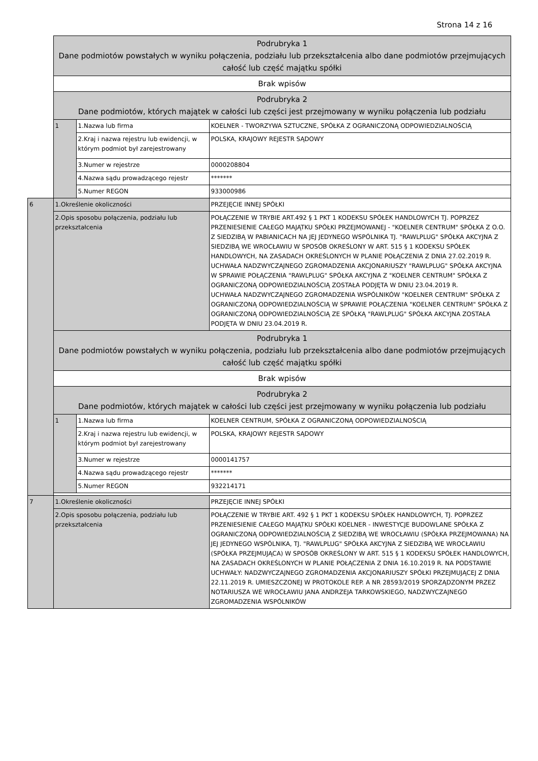Strona 14 z 16
| | Podrubryka 1 Dane podmiotów powstałych w wyniku połączenia, podziału lub przekształcenia albo dane podmiotów przejmujących całość lub część majątku spółki | | |
| | Brak wpisów | | |
| | Podrubryka 2 Dane podmiotów, których majątek w całości lub części jest przejmowany w wyniku połączenia lub podziału | | |
| | 1 | 1.Nazwa lub firma | KOELNER - TWORZYWA SZTUCZNE, SPÓŁKA Z OGRANICZONĄ ODPOWIEDZIALNOŚCIĄ |
| | | 2.Kraj i nazwa rejestru lub ewidencji, w którym podmiot był zarejestrowany | POLSKA, KRAJOWY REJESTR SĄDOWY |
| | | 3.Numer w rejestrze | 0000208804 |
| | | 4.Nazwa sądu prowadzącego rejestr | ******* |
| | | 5.Numer REGON | 933000986 |
| 6 | 1.Określenie okoliczności | | PRZEJĘCIE INNEJ SPÓŁKI |
| | 2.Opis sposobu połączenia, podziału lub przekształcenia | | POŁĄCZENIE W TRYBIE ART.492 § 1 PKT 1 KODEKSU SPÓŁEK HANDLOWYCH TJ. POPRZEZ PRZENIESIENIE CAŁEGO MAJĄTKU SPÓŁKI PRZEJMOWANEJ - "KOELNER CENTRUM" SPÓŁKA Z O.O. Z SIEDZIBĄ W PABIANICACH NA JEJ JEDYNEGO WSPÓLNIKA TJ. "RAWLPLUG" SPÓŁKA AKCYJNA Z SIEDZIBĄ WE WROCŁAWIU W SPOSÓB OKREŚLONY W ART. 515 § 1 KODEKSU SPÓŁEK HANDLOWYCH, NA ZASADACH OKREŚLONYCH W PLANIE POŁĄCZENIA Z DNIA 27.02.2019 R. UCHWAŁA NADZWYCZAJNEGO ZGROMADZENIA AKCJONARIUSZY "RAWLPLUG" SPÓŁKA AKCYJNA W SPRAWIE POŁĄCZENIA "RAWLPLUG" SPÓŁKA AKCYJNA Z "KOELNER CENTRUM" SPÓŁKA Z OGRANICZONĄ ODPOWIEDZIALNOŚCIĄ ZOSTAŁA PODJĘTA W DNIU 23.04.2019 R. UCHWAŁA NADZWYCZAJNEGO ZGROMADZENIA WSPÓLNIKÓW "KOELNER CENTRUM" SPÓŁKA Z OGRANICZONĄ ODPOWIEDZIALNOŚCIĄ W SPRAWIE POŁĄCZENIA "KOELNER CENTRUM" SPÓŁKA Z OGRANICZONĄ ODPOWIEDZIALNOŚCIĄ ZE SPÓŁKĄ "RAWLPLUG" SPÓŁKA AKCYJNA ZOSTAŁA PODJĘTA W DNIU 23.04.2019 R. |
| | Podrubryka 1 Dane podmiotów powstałych w wyniku połączenia, podziału lub przekształcenia albo dane podmiotów przejmujących całość lub część majątku spółki | | |
| | Brak wpisów | | |
| | Podrubryka 2 Dane podmiotów, których majątek w całości lub części jest przejmowany w wyniku połączenia lub podziału | | |
| | 1 | 1.Nazwa lub firma | KOELNER CENTRUM, SPÓŁKA Z OGRANICZONĄ ODPOWIEDZIALNOŚCIĄ |
| | | 2.Kraj i nazwa rejestru lub ewidencji, w którym podmiot był zarejestrowany | POLSKA, KRAJOWY REJESTR SĄDOWY |
| | | 3.Numer w rejestrze | 0000141757 |
| | | 4.Nazwa sądu prowadzącego rejestr | ******* |
| | | 5.Numer REGON | 932214171 |
| 7 | 1.Określenie okoliczności | | PRZEJĘCIE INNEJ SPÓŁKI |
| | 2.Opis sposobu połączenia, podziału lub przekształcenia | | POŁĄCZENIE W TRYBIE ART. 492 § 1 PKT 1 KODEKSU SPÓŁEK HANDLOWYCH, TJ. POPRZEZ PRZENIESIENIE CAŁEGO MAJĄTKU SPÓŁKI KOELNER - INWESTYCJE BUDOWLANE SPÓŁKA Z OGRANICZONĄ ODPOWIEDZIALNOŚCIĄ Z SIEDZIBĄ WE WROCŁAWIU (SPÓŁKA PRZEJMOWANA) NA JEJ JEDYNEGO WSPÓLNIKA, TJ. "RAWLPLUG" SPÓŁKA AKCYJNA Z SIEDZIBĄ WE WROCŁAWIU (SPÓŁKA PRZEJMUJĄCA) W SPOSÓB OKREŚLONY W ART. 515 § 1 KODEKSU SPÓŁEK HANDLOWYCH, NA ZASADACH OKREŚLONYCH W PLANIE POŁĄCZENIA Z DNIA 16.10.2019 R. NA PODSTAWIE UCHWAŁY: NADZWYCZAJNEGO ZGROMADZENIA AKCJONARIUSZY SPÓŁKI PRZEJMUJĄCEJ Z DNIA 22.11.2019 R. UMIESZCZONEJ W PROTOKOLE REP. A NR 28593/2019 SPORZĄDZONYM PRZEZ NOTARIUSZA WE WROCŁAWIU JANA ANDRZEJA TARKOWSKIEGO, NADZWYCZAJNEGO ZGROMADZENIA WSPÓLNIKÓW |